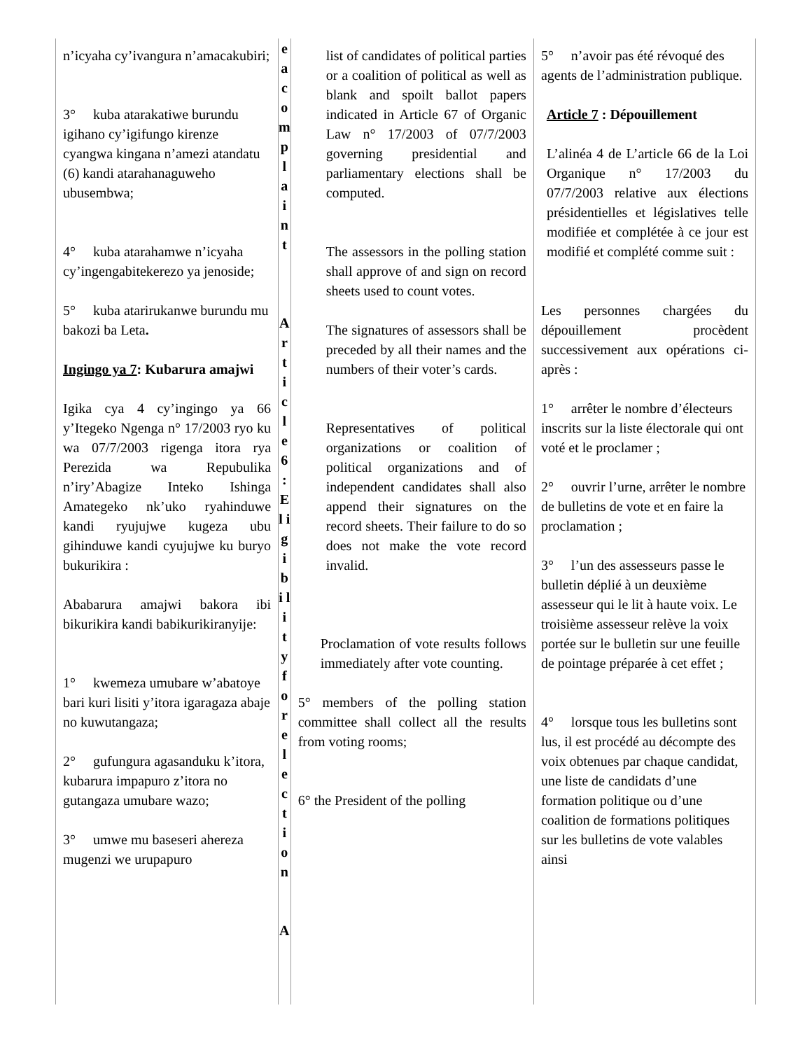| n’icyaha cy’ivangura n’amacakubiri; 3° kuba atarakatiwe burundu igihano cy’igifungo kirenze cyangwa kingana n’amezi atandatu (6) kandi atarahanaguweho ubusembwa; 4° kuba atarahamwe n’icyaha cy’ingengabitekerezo ya jenoside; 5° kuba atarirukanwe burundu mu bakozi ba Leta . Ingingo ya 7 : Kubarura amajwi Igika cya 4 cy’ingingo ya 66 y’Itegeko Ngenga n° 17/2003 ryo ku wa 07/7/2003 rigenga itora rya Perezida wa Repubulika n’iry’Abagize Inteko Ishinga Amategeko nk’uko ryahinduwe kandi ryujujwe kugeza ubu gihinduwe kandi cyujujwe ku buryo bukurikira : Ababarura amajwi bakora ibi bikurikira kandi babikurikiranyije: 1° kwemeza umubare w’abatoye bari kuri lisiti y’itora igaragaza abaje no kuwutangaza; 2° gufungura agasanduku k’itora, kubarura impapuro z’itora no gutangaza umubare wazo; 3° umwe mu baseseri ahereza mugenzi we urupapuro | e a c o m p l a i n t A r t i c l e 6 : E l i g i b i l i t y f o r e l e c t i o n A | list of candidates of political parties or a coalition of political as well as blank and spoilt ballot papers indicated in Article 67 of Organic Law n° 17/2003 of 07/7/2003 governing presidential and parliamentary elections shall be computed. The assessors in the polling station shall approve of and sign on record sheets used to count votes. The signatures of assessors shall be preceded by all their names and the numbers of their voter’s cards. Representatives of political organizations or coalition of political organizations and of independent candidates shall also append their signatures on the record sheets. Their failure to do so does not make the vote record invalid. Proclamation of vote results follows immediately after vote counting. 5° members of the polling station committee shall collect all the results from voting rooms; 6° the President of the polling | 5° n’avoir pas été révoqué des agents de l’administration publique. Article 7 : Dépouillement L’alinéa 4 de L’article 66 de la Loi Organique n° 17/2003 du 07/7/2003 relative aux élections présidentielles et législatives telle modifiée et complétée à ce jour est modifié et complété comme suit : Les personnes chargées du dépouillement procèdent successivement aux opérations ci-après : 1° arrêter le nombre d’électeurs inscrits sur la liste électorale qui ont voté et le proclamer ; 2° ouvrir l’urne, arrêter le nombre de bulletins de vote et en faire la proclamation ; 3° l’un des assesseurs passe le bulletin déplié à un deuxième assesseur qui le lit à haute voix. Le troisième assesseur relève la voix portée sur le bulletin sur une feuille de pointage préparée à cet effet ; 4° lorsque tous les bulletins sont lus, il est procédé au décompte des voix obtenues par chaque candidat, une liste de candidats d’une formation politique ou d’une coalition de formations politiques sur les bulletins de vote valables ainsi |